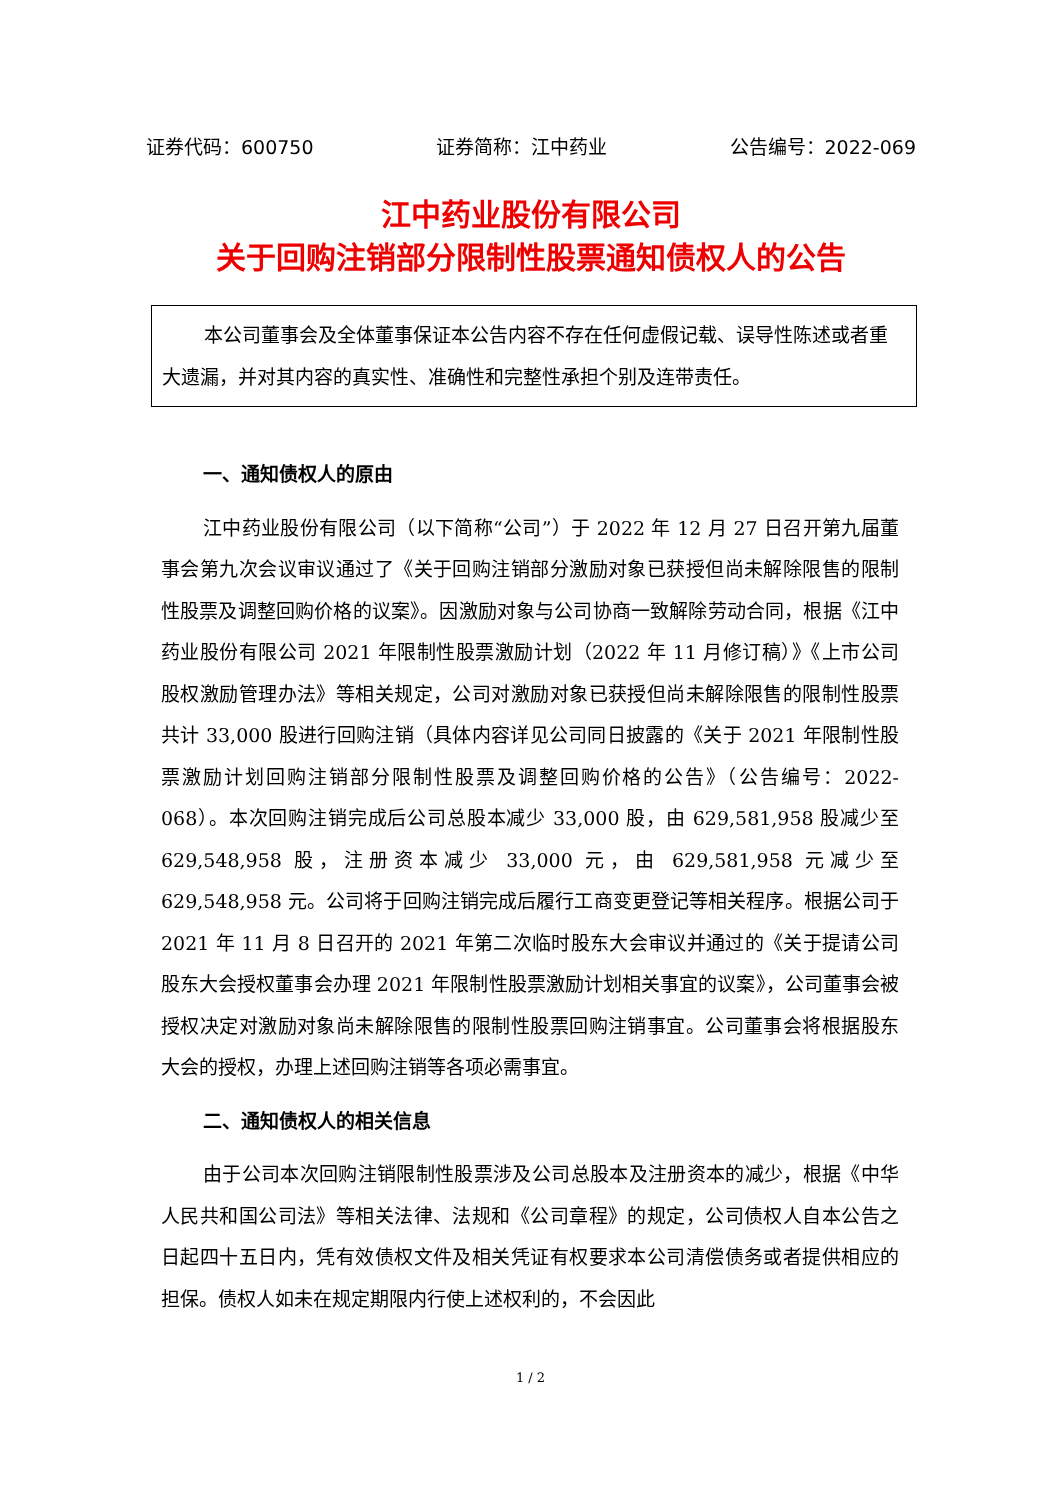证券代码：600750 证券简称：江中药业 公告编号：2022-069
江中药业股份有限公司
关于回购注销部分限制性股票通知债权人的公告
本公司董事会及全体董事保证本公告内容不存在任何虚假记载、误导性陈述或者重大遗漏，并对其内容的真实性、准确性和完整性承担个别及连带责任。
一、通知债权人的原由
江中药业股份有限公司（以下简称“公司”）于 2022 年 12 月 27 日召开第九届董事会第九次会议审议通过了《关于回购注销部分激励对象已获授但尚未解除限售的限制性股票及调整回购价格的议案》。因激励对象与公司协商一致解除劳动合同，根据《江中药业股份有限公司 2021 年限制性股票激励计划（2022 年 11 月修订稿）》《上市公司股权激励管理办法》等相关规定，公司对激励对象已获授但尚未解除限售的限制性股票共计 33,000 股进行回购注销（具体内容详见公司同日披露的《关于 2021 年限制性股票激励计划回购注销部分限制性股票及调整回购价格的公告》（公告编号：2022-068）。本次回购注销完成后公司总股本减少 33,000 股，由 629,581,958 股减少至 629,548,958 股，注册资本减少 33,000 元，由 629,581,958 元减少至 629,548,958 元。公司将于回购注销完成后履行工商变更登记等相关程序。根据公司于 2021 年 11 月 8 日召开的 2021 年第二次临时股东大会审议并通过的《关于提请公司股东大会授权董事会办理 2021 年限制性股票激励计划相关事宜的议案》，公司董事会被授权决定对激励对象尚未解除限售的限制性股票回购注销事宜。公司董事会将根据股东大会的授权，办理上述回购注销等各项必需事宜。
二、通知债权人的相关信息
由于公司本次回购注销限制性股票涉及公司总股本及注册资本的减少，根据《中华人民共和国公司法》等相关法律、法规和《公司章程》的规定，公司债权人自本公告之日起四十五日内，凭有效债权文件及相关凭证有权要求本公司清偿债务或者提供相应的担保。债权人如未在规定期限内行使上述权利的，不会因此
1 / 2